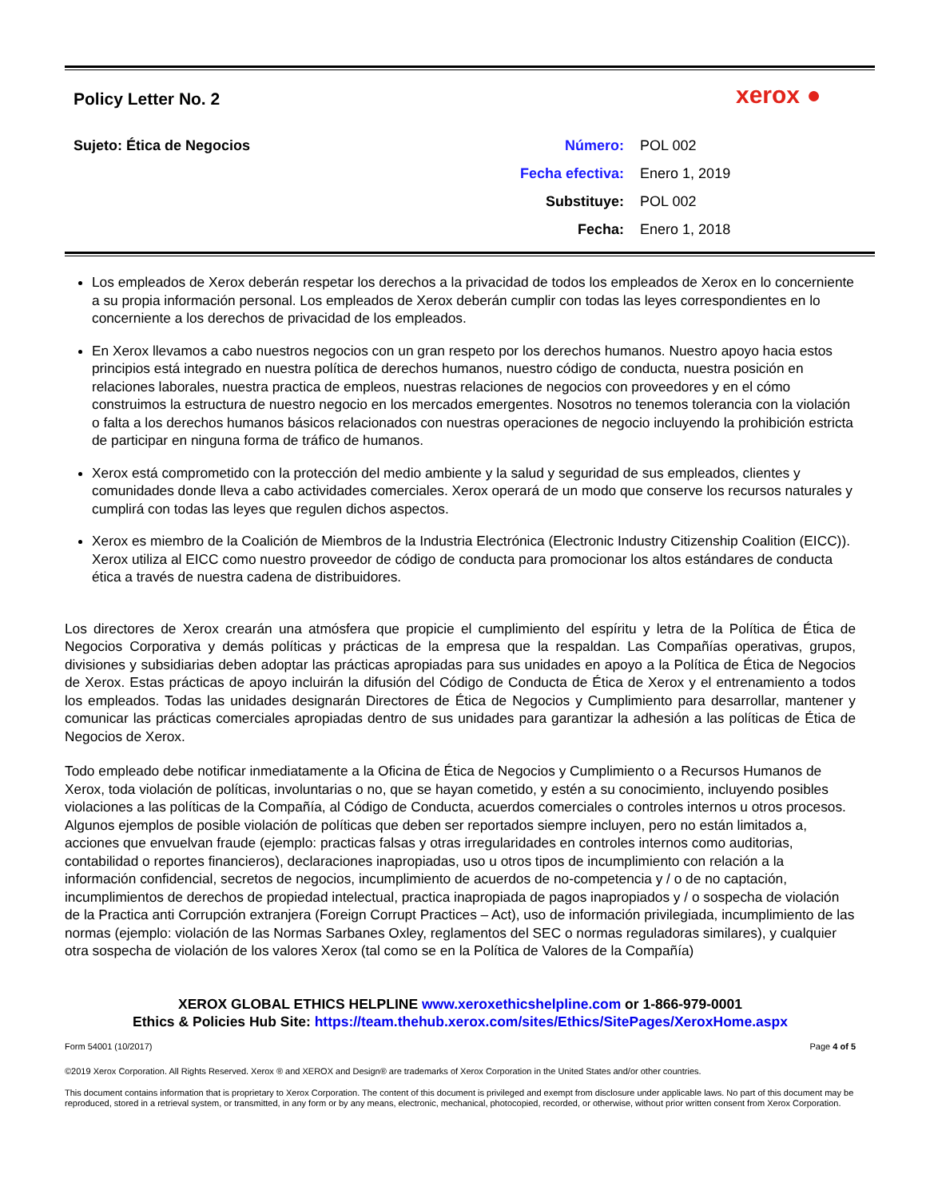Policy Letter No. 2 xerox ●
Sujeto: Ética de Negocios
| Número: | POL 002 |
| Fecha efectiva: | Enero 1, 2019 |
| Substituye: | POL 002 |
| Fecha: | Enero 1, 2018 |
Los empleados de Xerox deberán respetar los derechos a la privacidad de todos los empleados de Xerox en lo concerniente a su propia información personal. Los empleados de Xerox deberán cumplir con todas las leyes correspondientes en lo concerniente a los derechos de privacidad de los empleados.
En Xerox llevamos a cabo nuestros negocios con un gran respeto por los derechos humanos. Nuestro apoyo hacia estos principios está integrado en nuestra política de derechos humanos, nuestro código de conducta, nuestra posición en relaciones laborales, nuestra practica de empleos, nuestras relaciones de negocios con proveedores y en el cómo construimos la estructura de nuestro negocio en los mercados emergentes. Nosotros no tenemos tolerancia con la violación o falta a los derechos humanos básicos relacionados con nuestras operaciones de negocio incluyendo la prohibición estricta de participar en ninguna forma de tráfico de humanos.
Xerox está comprometido con la protección del medio ambiente y la salud y seguridad de sus empleados, clientes y comunidades donde lleva a cabo actividades comerciales. Xerox operará de un modo que conserve los recursos naturales y cumplirá con todas las leyes que regulen dichos aspectos.
Xerox es miembro de la Coalición de Miembros de la Industria Electrónica (Electronic Industry Citizenship Coalition (EICC)). Xerox utiliza al EICC como nuestro proveedor de código de conducta para promocionar los altos estándares de conducta ética a través de nuestra cadena de distribuidores.
Los directores de Xerox crearán una atmósfera que propicie el cumplimiento del espíritu y letra de la Política de Ética de Negocios Corporativa y demás políticas y prácticas de la empresa que la respaldan. Las Compañías operativas, grupos, divisiones y subsidiarias deben adoptar las prácticas apropiadas para sus unidades en apoyo a la Política de Ética de Negocios de Xerox. Estas prácticas de apoyo incluirán la difusión del Código de Conducta de Ética de Xerox y el entrenamiento a todos los empleados. Todas las unidades designarán Directores de Ética de Negocios y Cumplimiento para desarrollar, mantener y comunicar las prácticas comerciales apropiadas dentro de sus unidades para garantizar la adhesión a las políticas de Ética de Negocios de Xerox.
Todo empleado debe notificar inmediatamente a la Oficina de Ética de Negocios y Cumplimiento o a Recursos Humanos de Xerox, toda violación de políticas, involuntarias o no, que se hayan cometido, y estén a su conocimiento, incluyendo posibles violaciones a las políticas de la Compañía, al Código de Conducta, acuerdos comerciales o controles internos u otros procesos. Algunos ejemplos de posible violación de políticas que deben ser reportados siempre incluyen, pero no están limitados a, acciones que envuelvan fraude (ejemplo: practicas falsas y otras irregularidades en controles internos como auditorias, contabilidad o reportes financieros), declaraciones inapropiadas, uso u otros tipos de incumplimiento con relación a la información confidencial, secretos de negocios, incumplimiento de acuerdos de no-competencia y / o de no captación, incumplimientos de derechos de propiedad intelectual, practica inapropiada de pagos inapropiados y / o sospecha de violación de la Practica anti Corrupción extranjera (Foreign Corrupt Practices – Act), uso de información privilegiada, incumplimiento de las normas (ejemplo: violación de las Normas Sarbanes Oxley, reglamentos del SEC o normas reguladoras similares), y cualquier otra sospecha de violación de los valores Xerox (tal como se en la Política de Valores de la Compañía)
XEROX GLOBAL ETHICS HELPLINE www.xeroxethicshelpline.com or 1-866-979-0001
Ethics & Policies Hub Site: https://team.thehub.xerox.com/sites/Ethics/SitePages/XeroxHome.aspx
Form 54001 (10/2017) Page 4 of 5
©2019 Xerox Corporation. All Rights Reserved. Xerox ® and XEROX and Design® are trademarks of Xerox Corporation in the United States and/or other countries.
This document contains information that is proprietary to Xerox Corporation. The content of this document is privileged and exempt from disclosure under applicable laws. No part of this document may be reproduced, stored in a retrieval system, or transmitted, in any form or by any means, electronic, mechanical, photocopied, recorded, or otherwise, without prior written consent from Xerox Corporation.